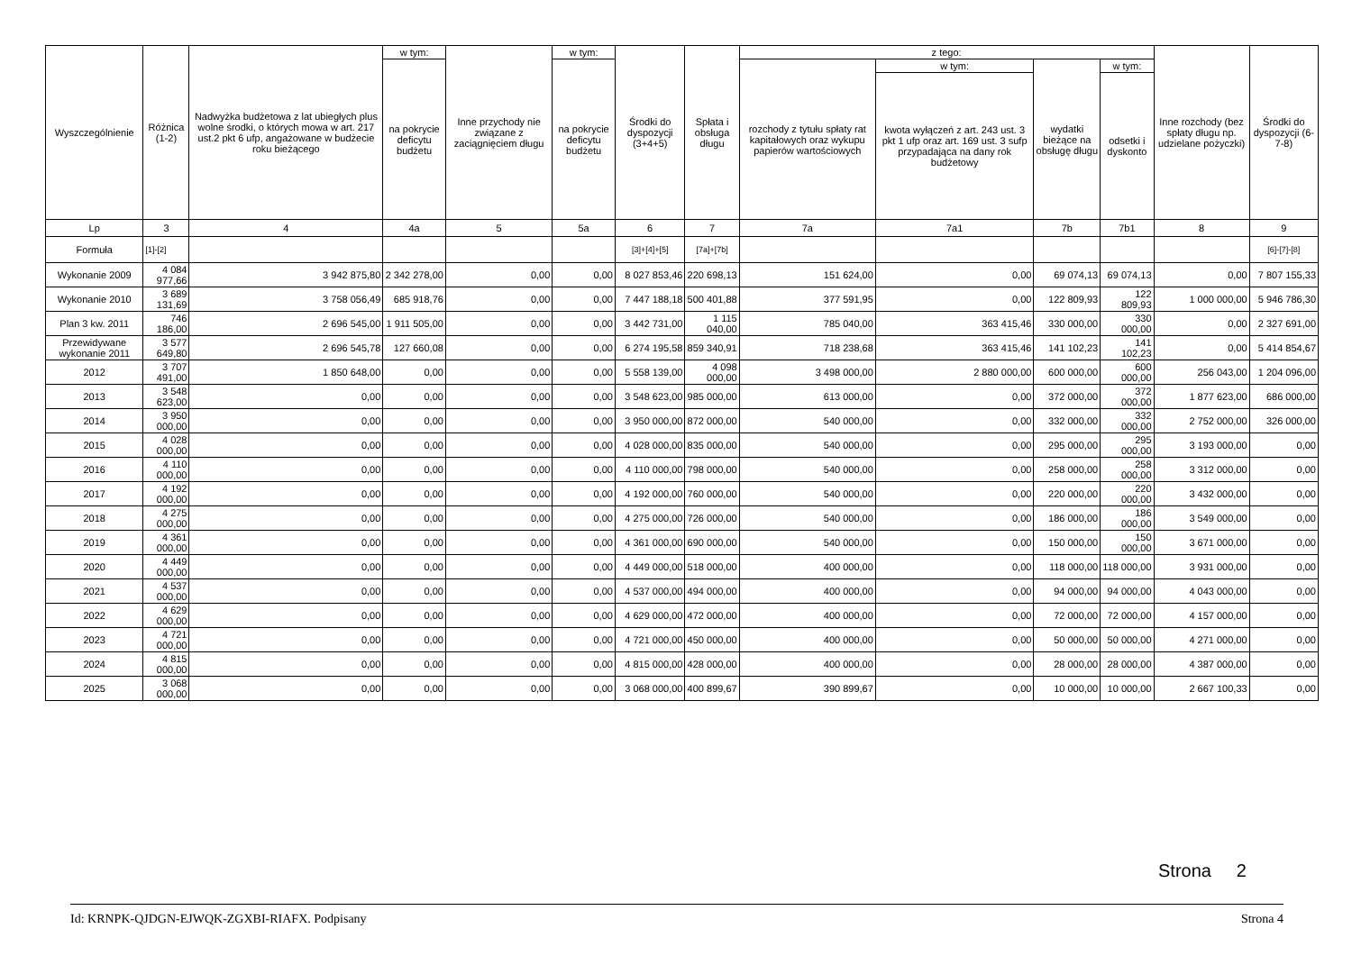| Wyszczególnienie | Różnica (1-2) | Nadwyżka budżetowa z lat ubiegłych plus wolne środki, o których mowa w art. 217 ust.2 pkt 6 ufp, angażowane w budżecie roku bieżącego | w tym: | Inne przychody nie związane z zaciągnięciem długu | w tym: | Środki do dyspozycji (3+4+5) | Spłata i obsługa długu | z tego: | | | | Inne rozchody (bez spłaty długu np. udzielane pożyczki) | Środki do dyspozycji (6-7-8) |
| --- | --- | --- | --- | --- | --- | --- | --- | --- | --- | --- | --- | --- | --- |
| | | | na pokrycie deficytu budżetu | | na pokrycie deficytu budżetu | | | rozchody z tytułu spłaty rat kapitałowych oraz wykupu papierów wartościowych | w tym: | wydatki bieżące na obsługę długu | w tym: | | |
| | | | | | | | | | kwota wyłączeń z art. 243 ust. 3 pkt 1 ufp oraz art. 169 ust. 3 sufp przypadająca na dany rok budżetowy | | odsetki i dyskonto | | |
| Lp | 3 | 4 | 4a | 5 | 5a | 6 | 7 | 7a | 7a1 | 7b | 7b1 | 8 | 9 |
| Formuła | [1]-[2] | | | | | [3]+[4]+[5] | [7a]+[7b] | | | | | | [6]-[7]-[8] |
| Wykonanie 2009 | 4 084 977,66 | 3 942 875,80 | 2 342 278,00 | 0,00 | 0,00 | 8 027 853,46 | 220 698,13 | 151 624,00 | 0,00 | 69 074,13 | 69 074,13 | 0,00 | 7 807 155,33 |
| Wykonanie 2010 | 3 689 131,69 | 3 758 056,49 | 685 918,76 | 0,00 | 0,00 | 7 447 188,18 | 500 401,88 | 377 591,95 | 0,00 | 122 809,93 | 122 809,93 | 1 000 000,00 | 5 946 786,30 |
| Plan 3 kw. 2011 | 746 186,00 | 2 696 545,00 | 1 911 505,00 | 0,00 | 0,00 | 3 442 731,00 | 1 115 040,00 | 785 040,00 | 363 415,46 | 330 000,00 | 330 000,00 | 0,00 | 2 327 691,00 |
| Przewidywane wykonanie 2011 | 3 577 649,80 | 2 696 545,78 | 127 660,08 | 0,00 | 0,00 | 6 274 195,58 | 859 340,91 | 718 238,68 | 363 415,46 | 141 102,23 | 141 102,23 | 0,00 | 5 414 854,67 |
| 2012 | 3 707 491,00 | 1 850 648,00 | 0,00 | 0,00 | 0,00 | 5 558 139,00 | 4 098 000,00 | 3 498 000,00 | 2 880 000,00 | 600 000,00 | 600 000,00 | 256 043,00 | 1 204 096,00 |
| 2013 | 3 548 623,00 | 0,00 | 0,00 | 0,00 | 0,00 | 3 548 623,00 | 985 000,00 | 613 000,00 | 0,00 | 372 000,00 | 372 000,00 | 1 877 623,00 | 686 000,00 |
| 2014 | 3 950 000,00 | 0,00 | 0,00 | 0,00 | 0,00 | 3 950 000,00 | 872 000,00 | 540 000,00 | 0,00 | 332 000,00 | 332 000,00 | 2 752 000,00 | 326 000,00 |
| 2015 | 4 028 000,00 | 0,00 | 0,00 | 0,00 | 0,00 | 4 028 000,00 | 835 000,00 | 540 000,00 | 0,00 | 295 000,00 | 295 000,00 | 3 193 000,00 | 0,00 |
| 2016 | 4 110 000,00 | 0,00 | 0,00 | 0,00 | 0,00 | 4 110 000,00 | 798 000,00 | 540 000,00 | 0,00 | 258 000,00 | 258 000,00 | 3 312 000,00 | 0,00 |
| 2017 | 4 192 000,00 | 0,00 | 0,00 | 0,00 | 0,00 | 4 192 000,00 | 760 000,00 | 540 000,00 | 0,00 | 220 000,00 | 220 000,00 | 3 432 000,00 | 0,00 |
| 2018 | 4 275 000,00 | 0,00 | 0,00 | 0,00 | 0,00 | 4 275 000,00 | 726 000,00 | 540 000,00 | 0,00 | 186 000,00 | 186 000,00 | 3 549 000,00 | 0,00 |
| 2019 | 4 361 000,00 | 0,00 | 0,00 | 0,00 | 0,00 | 4 361 000,00 | 690 000,00 | 540 000,00 | 0,00 | 150 000,00 | 150 000,00 | 3 671 000,00 | 0,00 |
| 2020 | 4 449 000,00 | 0,00 | 0,00 | 0,00 | 0,00 | 4 449 000,00 | 518 000,00 | 400 000,00 | 0,00 | 118 000,00 | 118 000,00 | 3 931 000,00 | 0,00 |
| 2021 | 4 537 000,00 | 0,00 | 0,00 | 0,00 | 0,00 | 4 537 000,00 | 494 000,00 | 400 000,00 | 0,00 | 94 000,00 | 94 000,00 | 4 043 000,00 | 0,00 |
| 2022 | 4 629 000,00 | 0,00 | 0,00 | 0,00 | 0,00 | 4 629 000,00 | 472 000,00 | 400 000,00 | 0,00 | 72 000,00 | 72 000,00 | 4 157 000,00 | 0,00 |
| 2023 | 4 721 000,00 | 0,00 | 0,00 | 0,00 | 0,00 | 4 721 000,00 | 450 000,00 | 400 000,00 | 0,00 | 50 000,00 | 50 000,00 | 4 271 000,00 | 0,00 |
| 2024 | 4 815 000,00 | 0,00 | 0,00 | 0,00 | 0,00 | 4 815 000,00 | 428 000,00 | 400 000,00 | 0,00 | 28 000,00 | 28 000,00 | 4 387 000,00 | 0,00 |
| 2025 | 3 068 000,00 | 0,00 | 0,00 | 0,00 | 0,00 | 3 068 000,00 | 400 899,67 | 390 899,67 | 0,00 | 10 000,00 | 10 000,00 | 2 667 100,33 | 0,00 |
Strona 2
Id: KRNPK-QJDGN-EJWQK-ZGXBI-RIAFX. Podpisany Strona 4